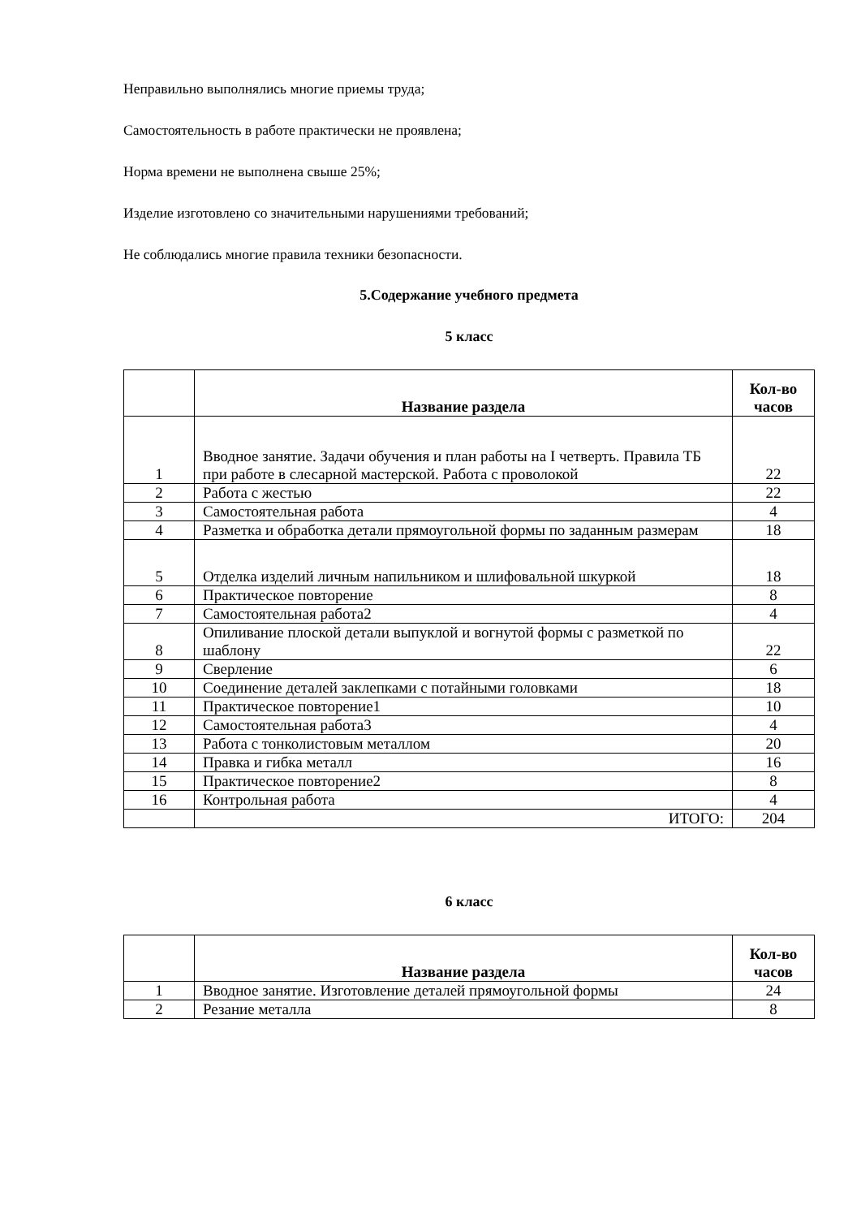Неправильно выполнялись многие приемы труда;
Самостоятельность в работе практически не проявлена;
Норма времени не выполнена свыше 25%;
Изделие изготовлено со значительными нарушениями требований;
Не соблюдались многие правила техники безопасности.
5.Содержание учебного предмета
5 класс
| | Название раздела | Кол-во часов |
| --- | --- | --- |
| 1 | Вводное занятие. Задачи обучения и план работы на I четверть. Правила ТБ при работе в слесарной мастерской. Работа с проволокой | 22 |
| 2 | Работа с жестью | 22 |
| 3 | Самостоятельная работа | 4 |
| 4 | Разметка и обработка детали прямоугольной формы по заданным размерам | 18 |
| 5 | Отделка изделий личным напильником и шлифовальной шкуркой | 18 |
| 6 | Практическое повторение | 8 |
| 7 | Самостоятельная работа2 | 4 |
| 8 | Опиливание плоской детали выпуклой и вогнутой формы с разметкой по шаблону | 22 |
| 9 | Сверление | 6 |
| 10 | Соединение деталей заклепками с потайными головками | 18 |
| 11 | Практическое повторение1 | 10 |
| 12 | Самостоятельная работа3 | 4 |
| 13 | Работа с тонколистовым металлом | 20 |
| 14 | Правка и гибка металл | 16 |
| 15 | Практическое повторение2 | 8 |
| 16 | Контрольная работа | 4 |
| | ИТОГО: | 204 |
6 класс
| | Название раздела | Кол-во часов |
| --- | --- | --- |
| 1 | Вводное занятие. Изготовление деталей прямоугольной формы | 24 |
| 2 | Резание металла | 8 |